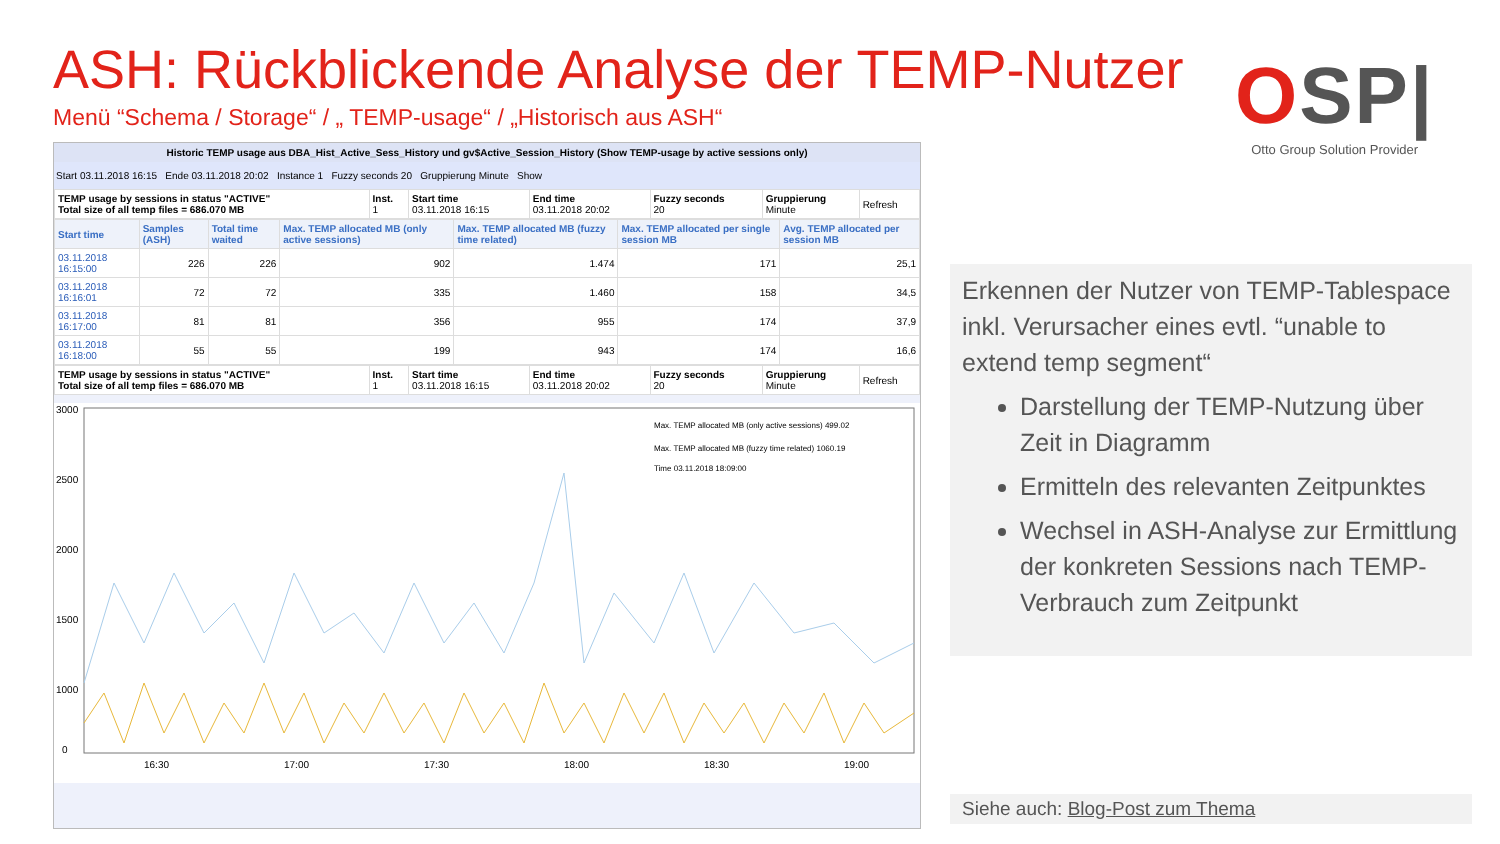ASH: Rückblickende Analyse der TEMP-Nutzer
Menü “Schema / Storage“ / „ TEMP-usage“ / „Historisch aus ASH“
OSP|
Otto Group Solution Provider
Historic TEMP usage aus DBA_Hist_Active_Sess_History und gv$Active_Session_History (Show TEMP-usage by active sessions only)
Start 03.11.2018 16:15 Ende 03.11.2018 20:02 Instance 1 Fuzzy seconds 20 Gruppierung Minute Show
| TEMP usage by sessions in status "ACTIVE" Total size of all temp files = 686.070 MB | Inst. 1 | Start time 03.11.2018 16:15 | End time 03.11.2018 20:02 | Fuzzy seconds 20 | Gruppierung Minute | Refresh |
| Start time | Samples (ASH) | Total time waited | Max. TEMP allocated MB (only active sessions) | Max. TEMP allocated MB (fuzzy time related) | Max. TEMP allocated per single session MB | Avg. TEMP allocated per session MB |
| --- | --- | --- | --- | --- | --- | --- |
| 03.11.2018 16:15:00 | 226 | 226 | 902 | 1.474 | 171 | 25,1 |
| 03.11.2018 16:16:01 | 72 | 72 | 335 | 1.460 | 158 | 34,5 |
| 03.11.2018 16:17:00 | 81 | 81 | 356 | 955 | 174 | 37,9 |
| 03.11.2018 16:18:00 | 55 | 55 | 199 | 943 | 174 | 16,6 |
| TEMP usage by sessions in status "ACTIVE" Total size of all temp files = 686.070 MB | Inst. 1 | Start time 03.11.2018 16:15 | End time 03.11.2018 20:02 | Fuzzy seconds 20 | Gruppierung Minute | Refresh |
3000
2500
2000
1500
1000
0
16:30
17:00
17:30
18:00
18:30
19:00
Max. TEMP allocated MB (only active sessions) 499.02
Max. TEMP allocated MB (fuzzy time related) 1060.19
Time 03.11.2018 18:09:00
Erkennen der Nutzer von TEMP-Tablespace inkl. Verursacher eines evtl. “unable to extend temp segment“
Darstellung der TEMP-Nutzung über Zeit in Diagramm
Ermitteln des relevanten Zeitpunktes
Wechsel in ASH-Analyse zur Ermittlung der konkreten Sessions nach TEMP-Verbrauch zum Zeitpunkt
Siehe auch: Blog-Post zum Thema